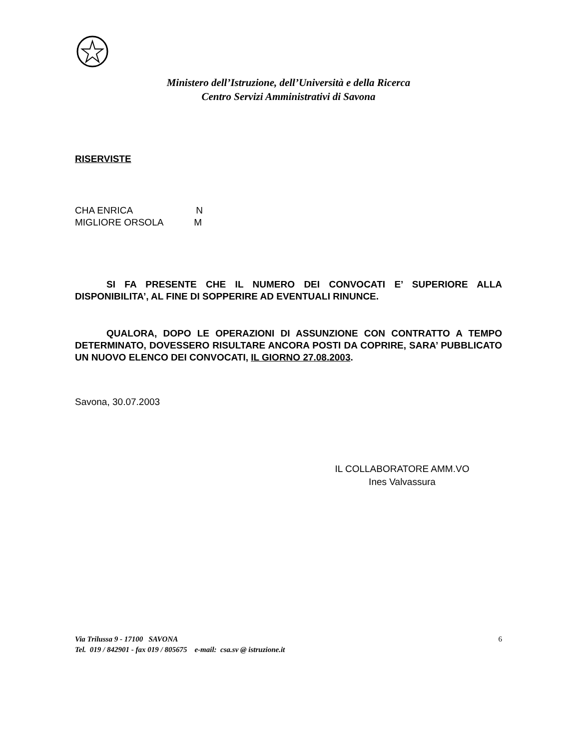Ministero dell’Istruzione, dell’Università e della Ricerca
Centro Servizi Amministrativi di Savona
RISERVISTE
CHA ENRICA N
MIGLIORE ORSOLA M
SI FA PRESENTE CHE IL NUMERO DEI CONVOCATI E’ SUPERIORE ALLA DISPONIBILITA’, AL FINE DI SOPPERIRE AD EVENTUALI RINUNCE.
QUALORA, DOPO LE OPERAZIONI DI ASSUNZIONE CON CONTRATTO A TEMPO DETERMINATO, DOVESSERO RISULTARE ANCORA POSTI DA COPRIRE, SARA’ PUBBLICATO UN NUOVO ELENCO DEI CONVOCATI, IL GIORNO 27.08.2003.
Savona, 30.07.2003
IL COLLABORATORE AMM.VO
Ines Valvassura
6 Via Trilussa 9 - 17100 SAVONA
Tel. 019 / 842901 - fax 019 / 805675 e-mail: csa.sv @ istruzione.it